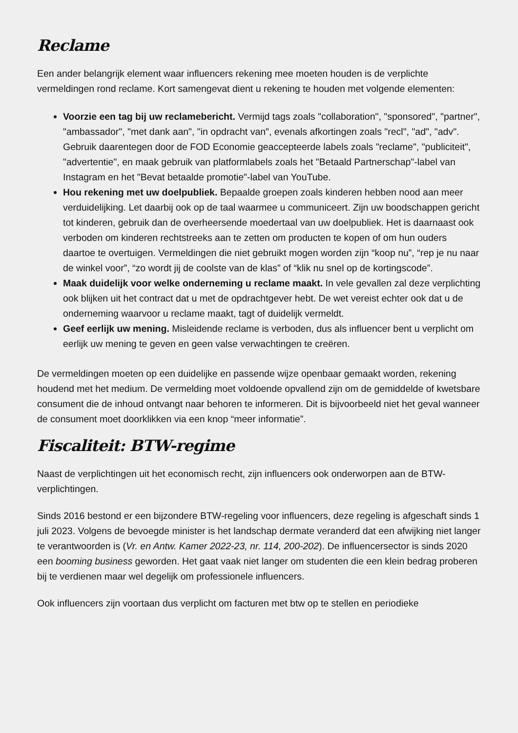Reclame
Een ander belangrijk element waar influencers rekening mee moeten houden is de verplichte vermeldingen rond reclame. Kort samengevat dient u rekening te houden met volgende elementen:
Voorzie een tag bij uw reclamebericht. Vermijd tags zoals "collaboration", "sponsored", "partner", "ambassador", "met dank aan", "in opdracht van", evenals afkortingen zoals "recl", "ad", "adv". Gebruik daarentegen door de FOD Economie geaccepteerde labels zoals "reclame", "publiciteit", "advertentie", en maak gebruik van platformlabels zoals het "Betaald Partnerschap"-label van Instagram en het "Bevat betaalde promotie"-label van YouTube.
Hou rekening met uw doelpubliek. Bepaalde groepen zoals kinderen hebben nood aan meer verduidelijking. Let daarbij ook op de taal waarmee u communiceert. Zijn uw boodschappen gericht tot kinderen, gebruik dan de overheersende moedertaal van uw doelpubliek. Het is daarnaast ook verboden om kinderen rechtstreeks aan te zetten om producten te kopen of om hun ouders daartoe te overtuigen. Vermeldingen die niet gebruikt mogen worden zijn “koop nu”, “rep je nu naar de winkel voor”, “zo wordt jij de coolste van de klas” of “klik nu snel op de kortingscode”.
Maak duidelijk voor welke onderneming u reclame maakt. In vele gevallen zal deze verplichting ook blijken uit het contract dat u met de opdrachtgever hebt. De wet vereist echter ook dat u de onderneming waarvoor u reclame maakt, tagt of duidelijk vermeldt.
Geef eerlijk uw mening. Misleidende reclame is verboden, dus als influencer bent u verplicht om eerlijk uw mening te geven en geen valse verwachtingen te creëren.
De vermeldingen moeten op een duidelijke en passende wijze openbaar gemaakt worden, rekening houdend met het medium. De vermelding moet voldoende opvallend zijn om de gemiddelde of kwetsbare consument die de inhoud ontvangt naar behoren te informeren. Dit is bijvoorbeeld niet het geval wanneer de consument moet doorklikken via een knop “meer informatie”.
Fiscaliteit: BTW-regime
Naast de verplichtingen uit het economisch recht, zijn influencers ook onderworpen aan de BTW-verplichtingen.
Sinds 2016 bestond er een bijzondere BTW-regeling voor influencers, deze regeling is afgeschaft sinds 1 juli 2023. Volgens de bevoegde minister is het landschap dermate veranderd dat een afwijking niet langer te verantwoorden is (Vr. en Antw. Kamer 2022-23, nr. 114, 200-202). De influencersector is sinds 2020 een booming business geworden. Het gaat vaak niet langer om studenten die een klein bedrag proberen bij te verdienen maar wel degelijk om professionele influencers.
Ook influencers zijn voortaan dus verplicht om facturen met btw op te stellen en periodieke